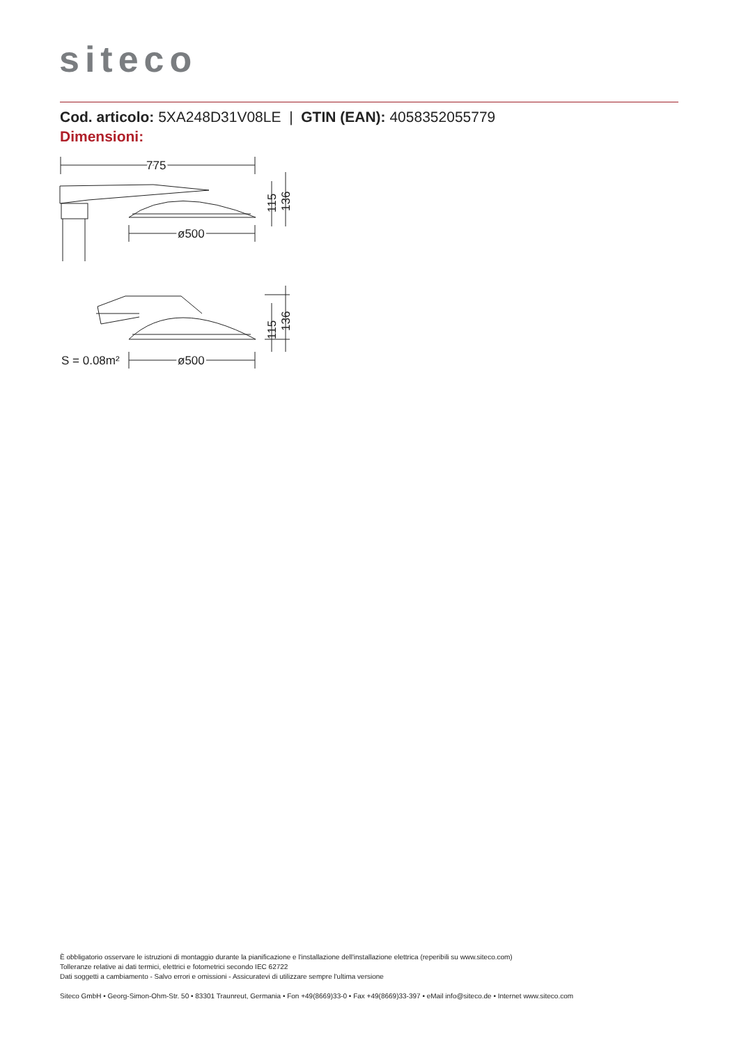siteco
Cod. articolo: 5XA248D31V08LE | GTIN (EAN): 4058352055779
Dimensioni:
775
ø500
ø500
S = 0.08m²
115
136
115
136
È obbligatorio osservare le istruzioni di montaggio durante la pianificazione e l'installazione dell'installazione elettrica (reperibili su www.siteco.com)
Tolleranze relative ai dati termici, elettrici e fotometrici secondo IEC 62722
Dati soggetti a cambiamento - Salvo errori e omissioni - Assicuratevi di utilizzare sempre l'ultima versione
Siteco GmbH • Georg-Simon-Ohm-Str. 50 • 83301 Traunreut, Germania • Fon +49(8669)33-0 • Fax +49(8669)33-397 • eMail info@siteco.de • Internet www.siteco.com